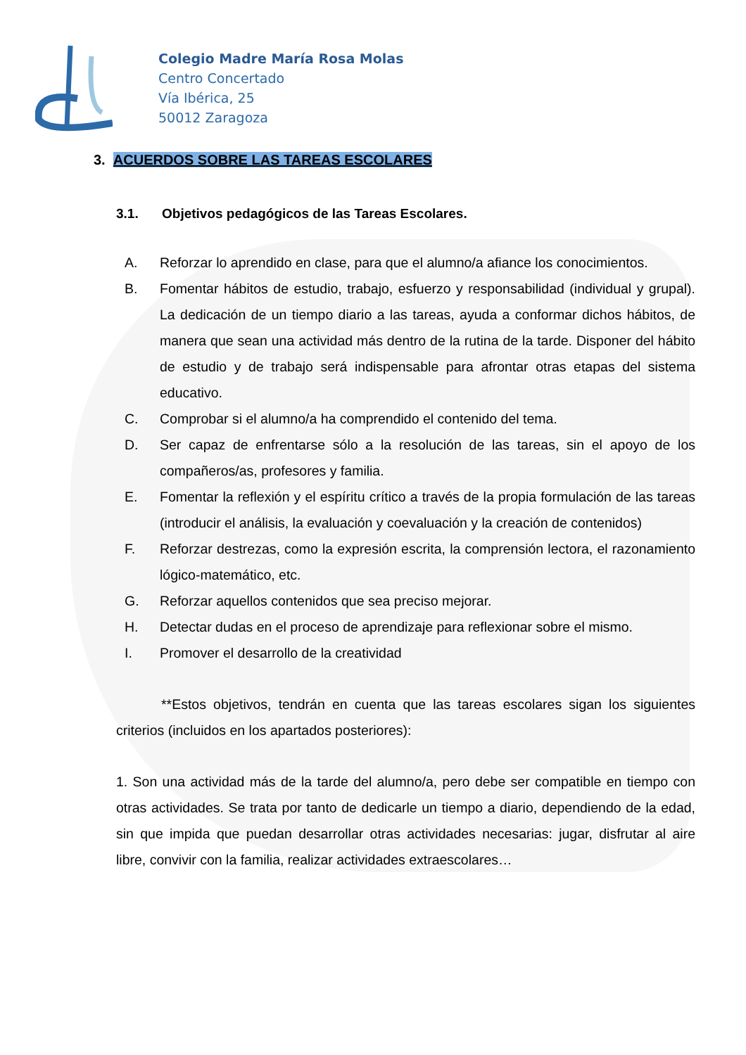Colegio Madre María Rosa Molas
Centro Concertado
Vía Ibérica, 25
50012 Zaragoza
3. ACUERDOS SOBRE LAS TAREAS ESCOLARES
3.1. Objetivos pedagógicos de las Tareas Escolares.
A. Reforzar lo aprendido en clase, para que el alumno/a afiance los conocimientos.
B. Fomentar hábitos de estudio, trabajo, esfuerzo y responsabilidad (individual y grupal). La dedicación de un tiempo diario a las tareas, ayuda a conformar dichos hábitos, de manera que sean una actividad más dentro de la rutina de la tarde. Disponer del hábito de estudio y de trabajo será indispensable para afrontar otras etapas del sistema educativo.
C. Comprobar si el alumno/a ha comprendido el contenido del tema.
D. Ser capaz de enfrentarse sólo a la resolución de las tareas, sin el apoyo de los compañeros/as, profesores y familia.
E. Fomentar la reflexión y el espíritu crítico a través de la propia formulación de las tareas (introducir el análisis, la evaluación y coevaluación y la creación de contenidos)
F. Reforzar destrezas, como la expresión escrita, la comprensión lectora, el razonamiento lógico-matemático, etc.
G. Reforzar aquellos contenidos que sea preciso mejorar.
H. Detectar dudas en el proceso de aprendizaje para reflexionar sobre el mismo.
I. Promover el desarrollo de la creatividad
**Estos objetivos, tendrán en cuenta que las tareas escolares sigan los siguientes criterios (incluidos en los apartados posteriores):
1. Son una actividad más de la tarde del alumno/a, pero debe ser compatible en tiempo con otras actividades. Se trata por tanto de dedicarle un tiempo a diario, dependiendo de la edad, sin que impida que puedan desarrollar otras actividades necesarias: jugar, disfrutar al aire libre, convivir con la familia, realizar actividades extraescolares…